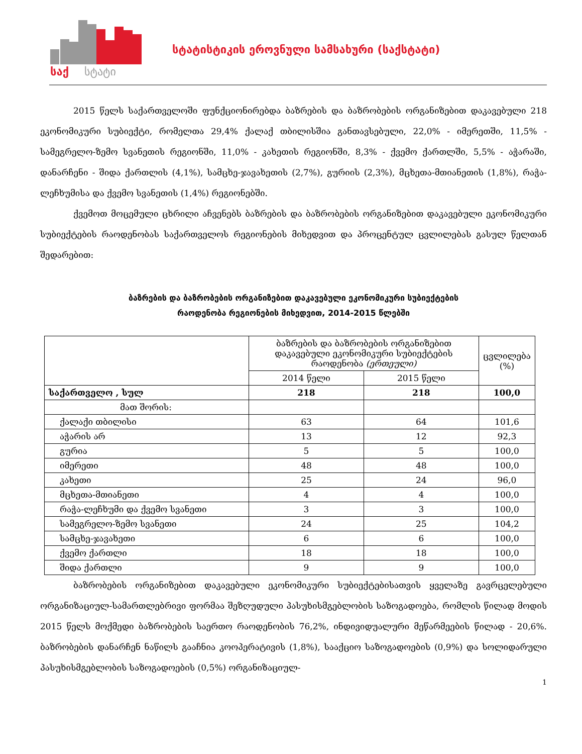საქ
სტატი
სტატისტიკის ეროვნული სამსახური (საქსტატი)
2015 წელს საქართველოში ფუნქციონირებდა ბაზრების და ბაზრობების ორგანიზებით დაკავებული 218 ეკონომიკური სუბიექტი, რომელთა 29,4% ქალაქ თბილისშია განთავსებული, 22,0% - იმერეთში, 11,5% - სამეგრელო-ზემო სვანეთის რეგიონში, 11,0% - კახეთის რეგიონში, 8,3% - ქვემო ქართლში, 5,5% - აჭარაში, დანარჩენი - შიდა ქართლის (4,1%), სამცხე-ჯავახეთის (2,7%), გურიის (2,3%), მცხეთა-მთიანეთის (1,8%), რაჭა-ლეჩხუმისა და ქვემო სვანეთის (1,4%) რეგიონებში.
ქვემოთ მოცემული ცხრილი აჩვენებს ბაზრების და ბაზრობების ორგანიზებით დაკავებული ეკონომიკური სუბიექტების რაოდენობას საქართველოს რეგიონების მიხედვით და პროცენტულ ცვლილებას გასულ წელთან შედარებით:
ბაზრების და ბაზრობების ორგანიზებით დაკავებული ეკონომიკური სუბიექტების
რაოდენობა რეგიონების მიხედვით, 2014-2015 წლებში
| | ბაზრების და ბაზრობების ორგანიზებით დაკავებული ეკონომიკური სუბიექტების რაოდენობა (ერთეული) | | ცვლილება (%) |
| --- | --- | --- | --- |
| | 2014 წელი | 2015 წელი | |
| საქართველო , სულ | 218 | 218 | 100,0 |
| მათ შორის: | | | |
| ქალაქი თბილისი | 63 | 64 | 101,6 |
| აჭარის არ | 13 | 12 | 92,3 |
| გურია | 5 | 5 | 100,0 |
| იმერეთი | 48 | 48 | 100,0 |
| კახეთი | 25 | 24 | 96,0 |
| მცხეთა-მთიანეთი | 4 | 4 | 100,0 |
| რაჭა-ლეჩხუმი და ქვემო სვანეთი | 3 | 3 | 100,0 |
| სამეგრელო-ზემო სვანეთი | 24 | 25 | 104,2 |
| სამცხე-ჯავახეთი | 6 | 6 | 100,0 |
| ქვემო ქართლი | 18 | 18 | 100,0 |
| შიდა ქართლი | 9 | 9 | 100,0 |
ბაზრობების ორგანიზებით დაკავებული ეკონომიკური სუბიექტებისათვის ყველაზე გავრცელებული ორგანიზაციულ-სამართლებრივი ფორმაა შეზღუდული პასუხისმგებლობის საზოგადოება, რომლის წილად მოდის 2015 წელს მოქმედი ბაზრობების საერთო რაოდენობის 76,2%, ინდივიდუალური მეწარმეების წილად - 20,6%. ბაზრობების დანარჩენ ნაწილს გააჩნია კოოპერატივის (1,8%), სააქციო საზოგადოების (0,9%) და სოლიდარული პასუხისმგებლობის საზოგადოების (0,5%) ორგანიზაციულ-
1